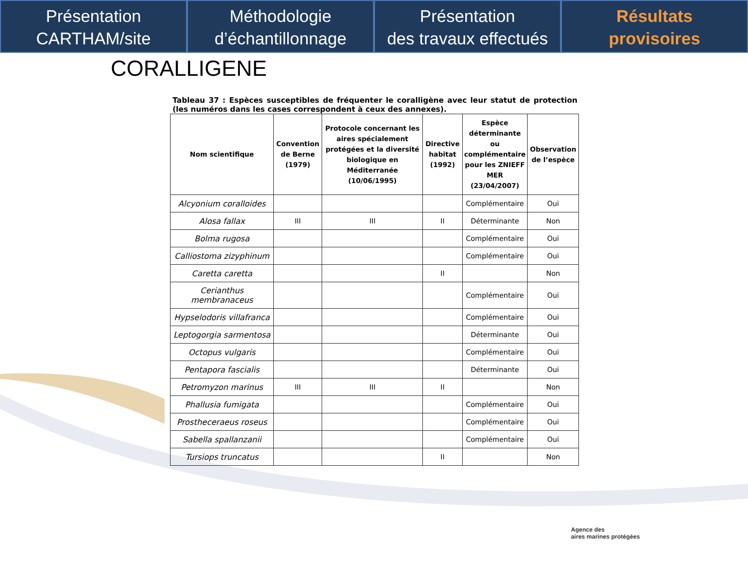Présentation
CARTHAM/site
Méthodologie
d’échantillonnage
Présentation
des travaux effectués
Résultats
provisoires
CORALLIGENE
Tableau 37 : Espèces susceptibles de fréquenter le coralligène avec leur statut de protection (les numéros dans les cases correspondent à ceux des annexes).
| Nom scientifique | Convention de Berne (1979) | Protocole concernant les aires spécialement protégées et la diversité biologique en Méditerranée (10/06/1995) | Directive habitat (1992) | Espèce déterminante ou complémentaire pour les ZNIEFF MER (23/04/2007) | Observation de l’espèce |
| --- | --- | --- | --- | --- | --- |
| Alcyonium coralloides | | | | Complémentaire | Oui |
| Alosa fallax | III | III | II | Déterminante | Non |
| Bolma rugosa | | | | Complémentaire | Oui |
| Calliostoma zizyphinum | | | | Complémentaire | Oui |
| Caretta caretta | | | II | | Non |
| Cerianthus membranaceus | | | | Complémentaire | Oui |
| Hypselodoris villafranca | | | | Complémentaire | Oui |
| Leptogorgia sarmentosa | | | | Déterminante | Oui |
| Octopus vulgaris | | | | Complémentaire | Oui |
| Pentapora fascialis | | | | Déterminante | Oui |
| Petromyzon marinus | III | III | II | | Non |
| Phallusia fumigata | | | | Complémentaire | Oui |
| Prostheceraeus roseus | | | | Complémentaire | Oui |
| Sabella spallanzanii | | | | Complémentaire | Oui |
| Tursiops truncatus | | | II | | Non |
Agence des
aires marines protégées